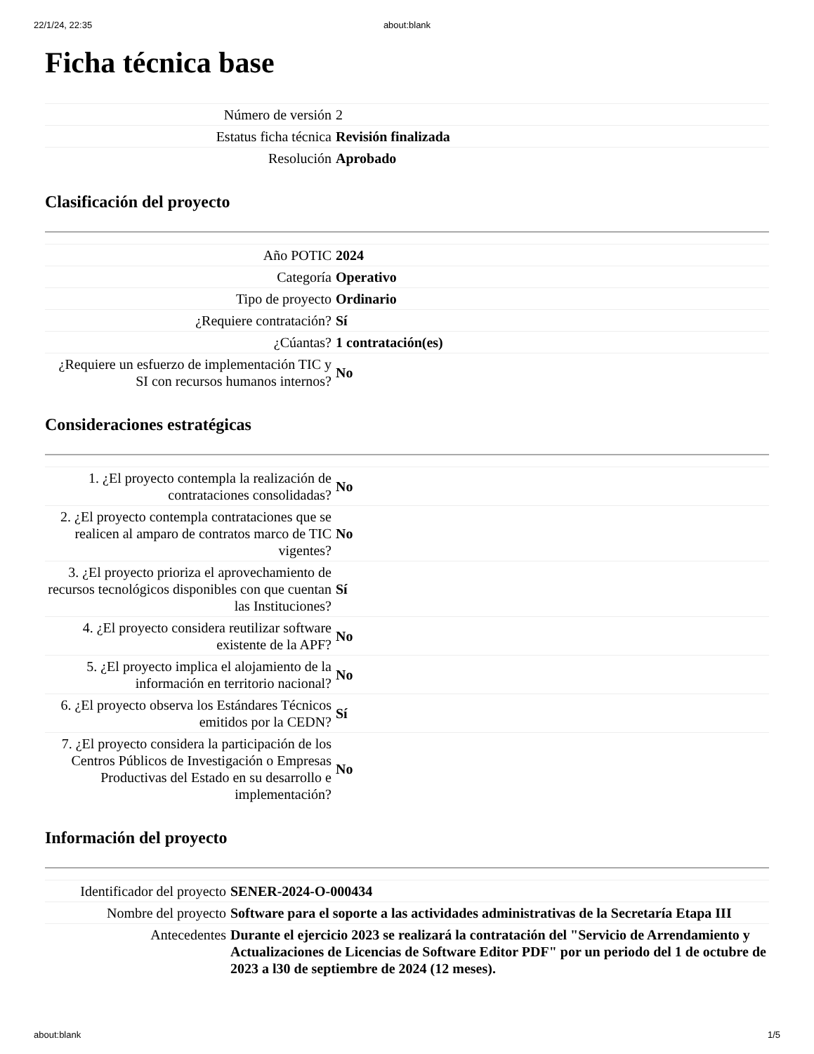22/1/24, 22:35 about:blank
Ficha técnica base
| Número de versión | 2 |
| Estatus ficha técnica | Revisión finalizada |
| Resolución | Aprobado |
Clasificación del proyecto
| Año POTIC | 2024 |
| Categoría | Operativo |
| Tipo de proyecto | Ordinario |
| ¿Requiere contratación? | Sí |
| ¿Cúantas? | 1 contratación(es) |
| ¿Requiere un esfuerzo de implementación TIC y SI con recursos humanos internos? | No |
Consideraciones estratégicas
| 1. ¿El proyecto contempla la realización de contrataciones consolidadas? | No |
| 2. ¿El proyecto contempla contrataciones que se realicen al amparo de contratos marco de TIC vigentes? | No |
| 3. ¿El proyecto prioriza el aprovechamiento de recursos tecnológicos disponibles con que cuentan las Instituciones? | Sí |
| 4. ¿El proyecto considera reutilizar software existente de la APF? | No |
| 5. ¿El proyecto implica el alojamiento de la información en territorio nacional? | No |
| 6. ¿El proyecto observa los Estándares Técnicos emitidos por la CEDN? | Sí |
| 7. ¿El proyecto considera la participación de los Centros Públicos de Investigación o Empresas Productivas del Estado en su desarrollo e implementación? | No |
Información del proyecto
| Identificador del proyecto | SENER-2024-O-000434 |
| Nombre del proyecto | Software para el soporte a las actividades administrativas de la Secretaría Etapa III |
| Antecedentes | Durante el ejercicio 2023 se realizará la contratación del "Servicio de Arrendamiento y Actualizaciones de Licencias de Software Editor PDF" por un periodo del 1 de octubre de 2023 a l30 de septiembre de 2024 (12 meses). |
about:blank 1/5